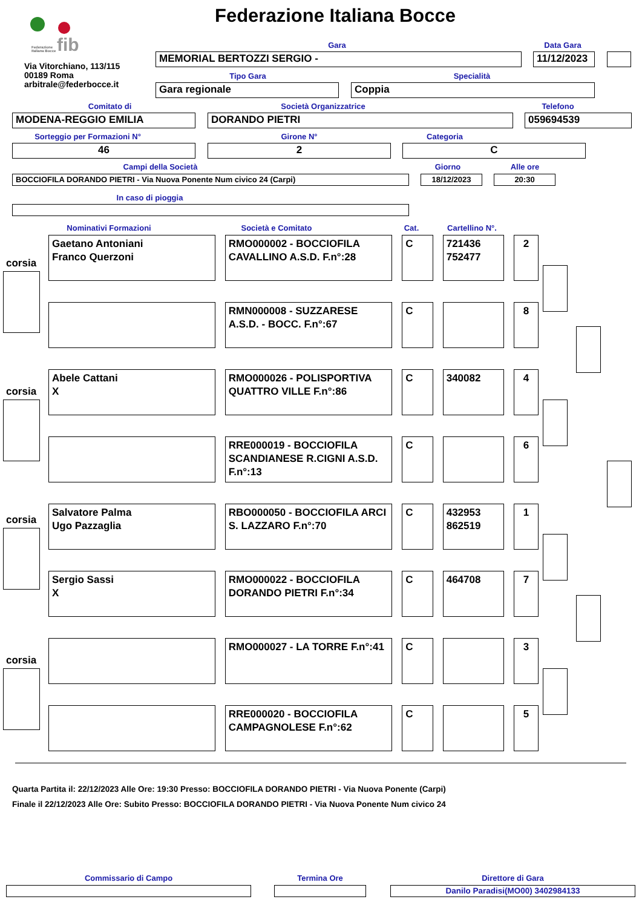fib
Federazione
Italiana Bocce
Federazione Italiana Bocce
Via Vitorchiano, 113/115
00189 Roma
arbitrale@federbocce.it
Gara Data Gara
MEMORIAL BERTOZZI SERGIO - 11/12/2023
Tipo Gara Specialità
Gara regionale Coppia
Comitato di Società Organizzatrice Telefono
MODENA-REGGIO EMILIA DORANDO PIETRI 059694539
Sorteggio per Formazioni N° Girone N° Categoria
46 2 C
Campi della Società Giorno Alle ore
BOCCIOFILA DORANDO PIETRI - Via Nuova Ponente Num civico 24 (Carpi) 18/12/2023 20:30
In caso di pioggia
Nominativi Formazioni Società e Comitato Cat.
Cartellino N°.
| Gaetano Antoniani Franco Querzoni | | RMO000002 - BOCCIOFILA CAVALLINO A.S.D. F.n°:28 | | C | | 721436 752477 | | 2 |
| | | RMN000008 - SUZZARESE A.S.D. - BOCC. F.n°:67 | | C | | | | 8 |
| Abele Cattani X | | RMO000026 - POLISPORTIVA QUATTRO VILLE F.n°:86 | | C | | 340082 | | 4 |
| | | RRE000019 - BOCCIOFILA SCANDIANESE R.CIGNI A.S.D. F.n°:13 | | C | | | | 6 |
| Salvatore Palma Ugo Pazzaglia | | RBO000050 - BOCCIOFILA ARCI S. LAZZARO F.n°:70 | | C | | 432953 862519 | | 1 |
| Sergio Sassi X | | RMO000022 - BOCCIOFILA DORANDO PIETRI F.n°:34 | | C | | 464708 | | 7 |
| | | RMO000027 - LA TORRE F.n°:41 | | C | | | | 3 |
| | | RRE000020 - BOCCIOFILA CAMPAGNOLESE F.n°:62 | | C | | | | 5 |
corsia
corsia
corsia
corsia
Quarta Partita il: 22/12/2023 Alle Ore: 19:30 Presso: BOCCIOFILA DORANDO PIETRI - Via Nuova Ponente (Carpi)
Finale il 22/12/2023 Alle Ore: Subito Presso: BOCCIOFILA DORANDO PIETRI - Via Nuova Ponente Num civico 24
Commissario di Campo Termina Ore Direttore di Gara
Danilo Paradisi(MO00) 3402984133